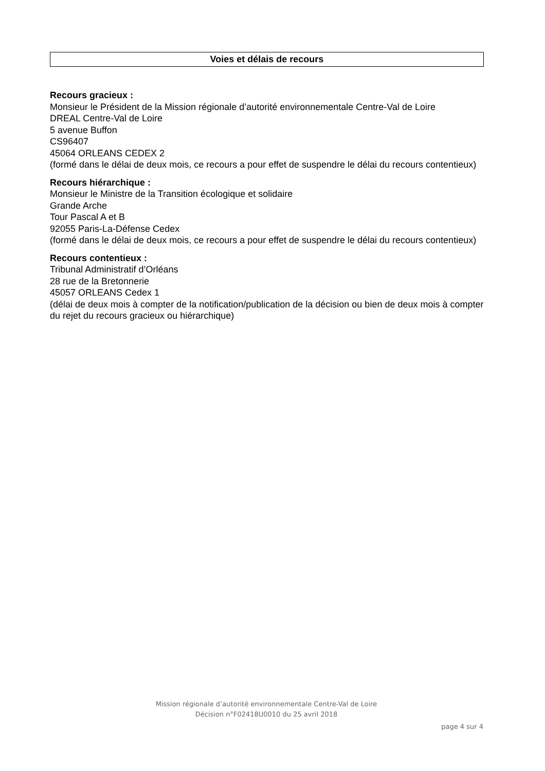Voies et délais de recours
Recours gracieux :
Monsieur le Président de la Mission régionale d’autorité environnementale Centre-Val de Loire
DREAL Centre-Val de Loire
5 avenue Buffon
CS96407
45064 ORLEANS CEDEX 2
(formé dans le délai de deux mois, ce recours a pour effet de suspendre le délai du recours contentieux)
Recours hiérarchique :
Monsieur le Ministre de la Transition écologique et solidaire
Grande Arche
Tour Pascal A et B
92055 Paris-La-Défense Cedex
(formé dans le délai de deux mois, ce recours a pour effet de suspendre le délai du recours contentieux)
Recours contentieux :
Tribunal Administratif d’Orléans
28 rue de la Bretonnerie
45057 ORLEANS Cedex 1
(délai de deux mois à compter de la notification/publication de la décision ou bien de deux mois à compter du rejet du recours gracieux ou hiérarchique)
Mission régionale d’autorité environnementale Centre-Val de Loire
Décision n°F02418U0010 du 25 avril 2018
page 4 sur 4